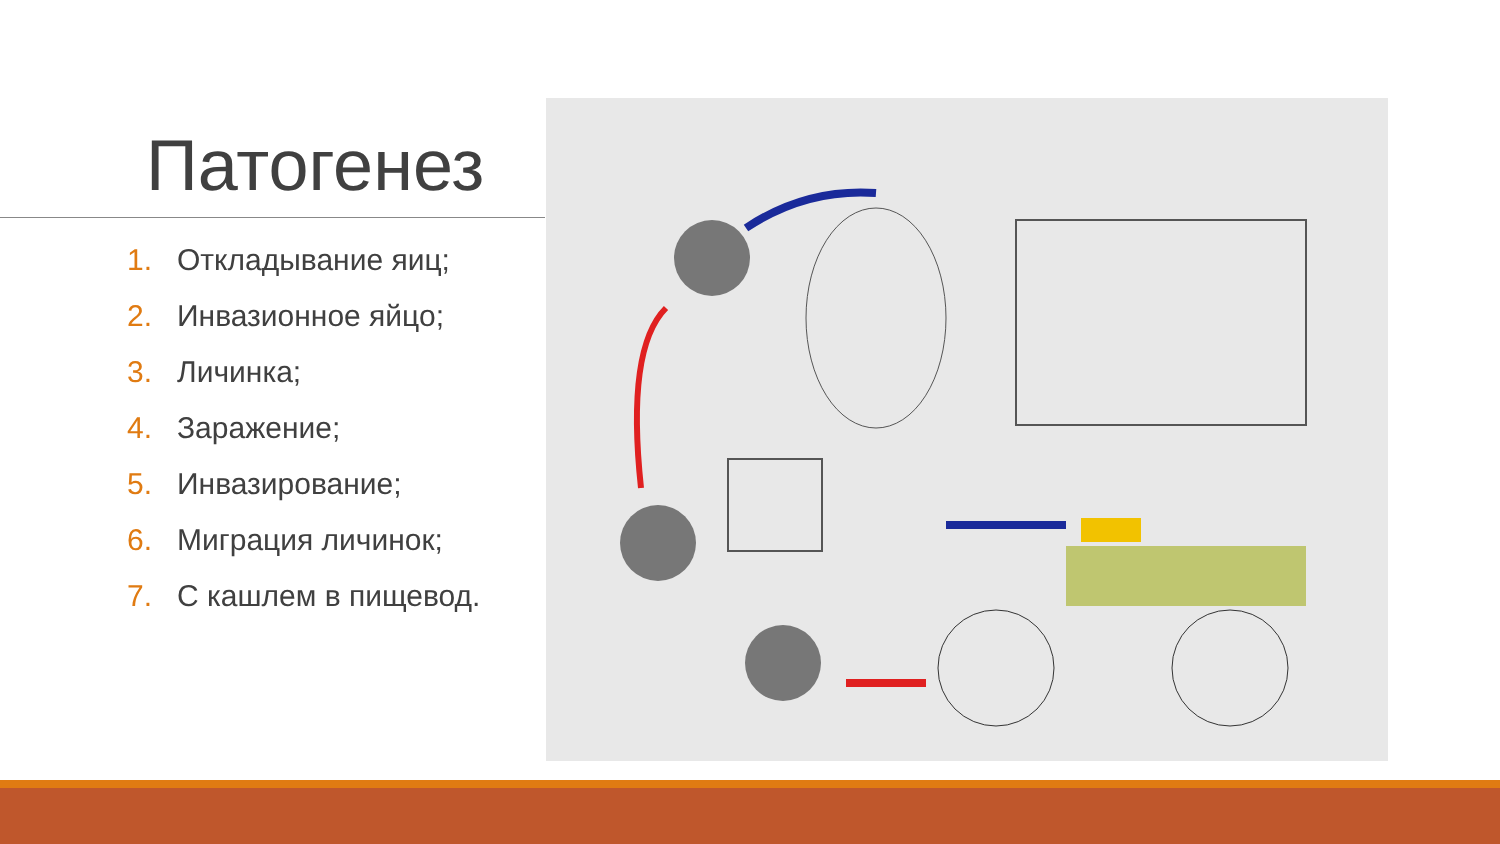Патогенез
1. Откладывание яиц;
2. Инвазионное яйцо;
3. Личинка;
4. Заражение;
5. Инвазирование;
6. Миграция личинок;
7. С кашлем в пищевод.